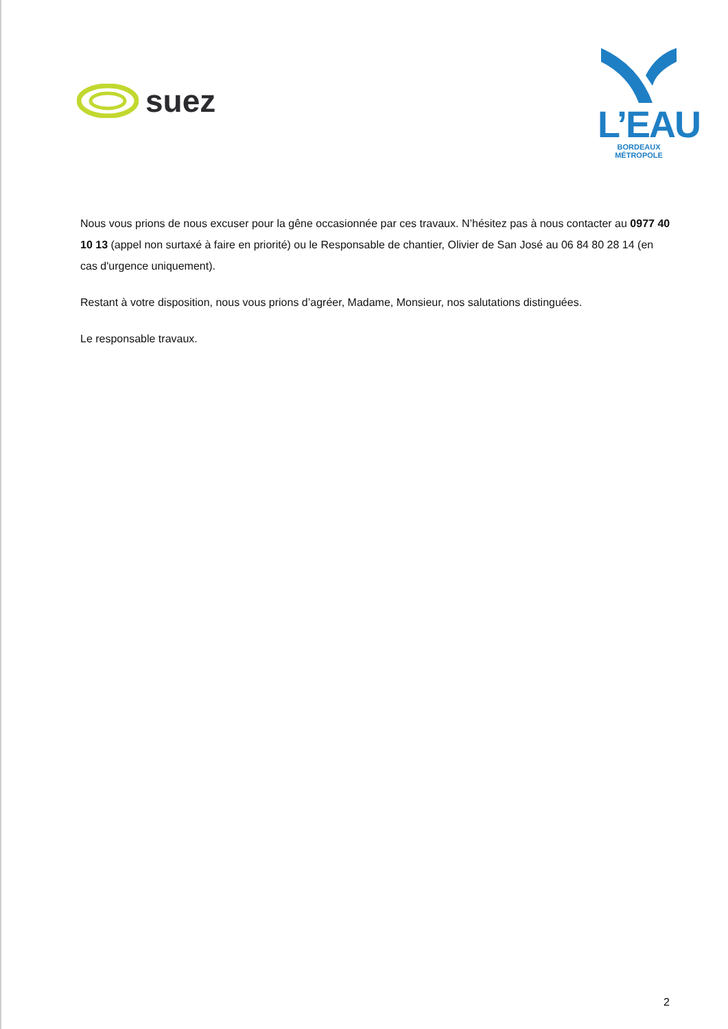suez
L’EAU
BORDEAUX MÉTROPOLE
Nous vous prions de nous excuser pour la gêne occasionnée par ces travaux. N’hésitez pas à nous contacter au 0977 40 10 13 (appel non surtaxé à faire en priorité) ou le Responsable de chantier, Olivier de San José au 06 84 80 28 14 (en cas d'urgence uniquement).
Restant à votre disposition, nous vous prions d’agréer, Madame, Monsieur, nos salutations distinguées.
Le responsable travaux.
2